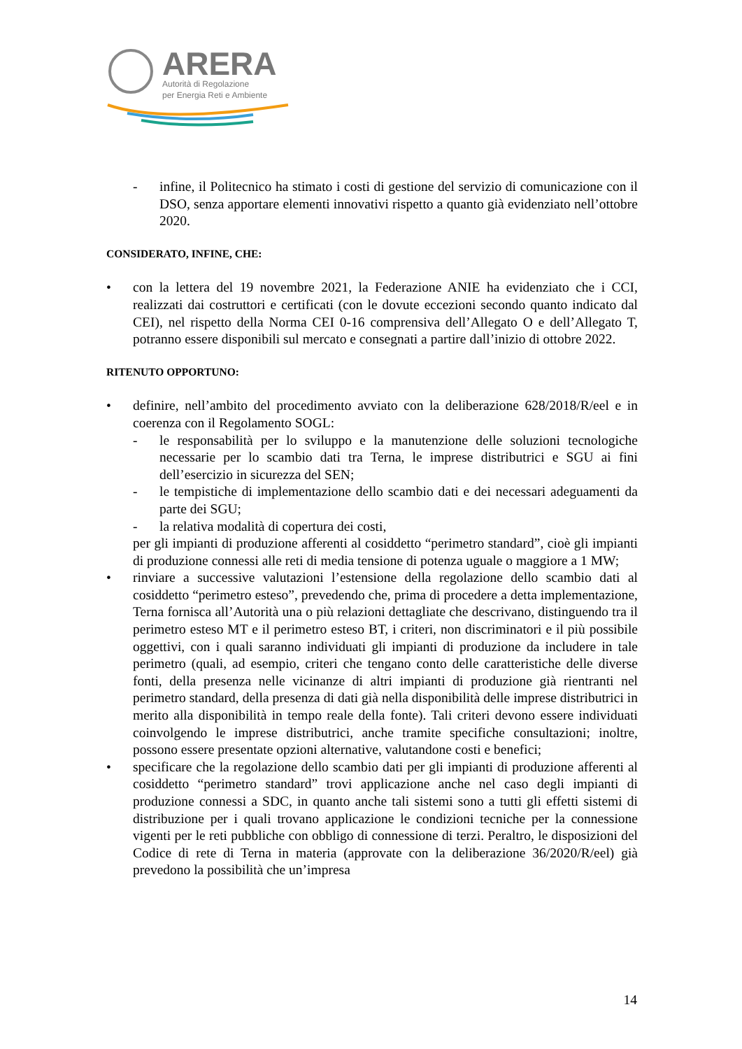ARERA
Autorità di Regolazione
per Energia Reti e Ambiente
- infine, il Politecnico ha stimato i costi di gestione del servizio di comunicazione con il DSO, senza apportare elementi innovativi rispetto a quanto già evidenziato nell’ottobre 2020.
CONSIDERATO, INFINE, CHE:
• con la lettera del 19 novembre 2021, la Federazione ANIE ha evidenziato che i CCI, realizzati dai costruttori e certificati (con le dovute eccezioni secondo quanto indicato dal CEI), nel rispetto della Norma CEI 0-16 comprensiva dell’Allegato O e dell’Allegato T, potranno essere disponibili sul mercato e consegnati a partire dall’inizio di ottobre 2022.
RITENUTO OPPORTUNO:
• definire, nell’ambito del procedimento avviato con la deliberazione 628/2018/R/eel e in coerenza con il Regolamento SOGL:
- le responsabilità per lo sviluppo e la manutenzione delle soluzioni tecnologiche necessarie per lo scambio dati tra Terna, le imprese distributrici e SGU ai fini dell’esercizio in sicurezza del SEN;
- le tempistiche di implementazione dello scambio dati e dei necessari adeguamenti da parte dei SGU;
- la relativa modalità di copertura dei costi,
per gli impianti di produzione afferenti al cosiddetto “perimetro standard”, cioè gli impianti di produzione connessi alle reti di media tensione di potenza uguale o maggiore a 1 MW;
• rinviare a successive valutazioni l’estensione della regolazione dello scambio dati al cosiddetto “perimetro esteso”, prevedendo che, prima di procedere a detta implementazione, Terna fornisca all’Autorità una o più relazioni dettagliate che descrivano, distinguendo tra il perimetro esteso MT e il perimetro esteso BT, i criteri, non discriminatori e il più possibile oggettivi, con i quali saranno individuati gli impianti di produzione da includere in tale perimetro (quali, ad esempio, criteri che tengano conto delle caratteristiche delle diverse fonti, della presenza nelle vicinanze di altri impianti di produzione già rientranti nel perimetro standard, della presenza di dati già nella disponibilità delle imprese distributrici in merito alla disponibilità in tempo reale della fonte). Tali criteri devono essere individuati coinvolgendo le imprese distributrici, anche tramite specifiche consultazioni; inoltre, possono essere presentate opzioni alternative, valutandone costi e benefici;
• specificare che la regolazione dello scambio dati per gli impianti di produzione afferenti al cosiddetto “perimetro standard” trovi applicazione anche nel caso degli impianti di produzione connessi a SDC, in quanto anche tali sistemi sono a tutti gli effetti sistemi di distribuzione per i quali trovano applicazione le condizioni tecniche per la connessione vigenti per le reti pubbliche con obbligo di connessione di terzi. Peraltro, le disposizioni del Codice di rete di Terna in materia (approvate con la deliberazione 36/2020/R/eel) già prevedono la possibilità che un’impresa
14